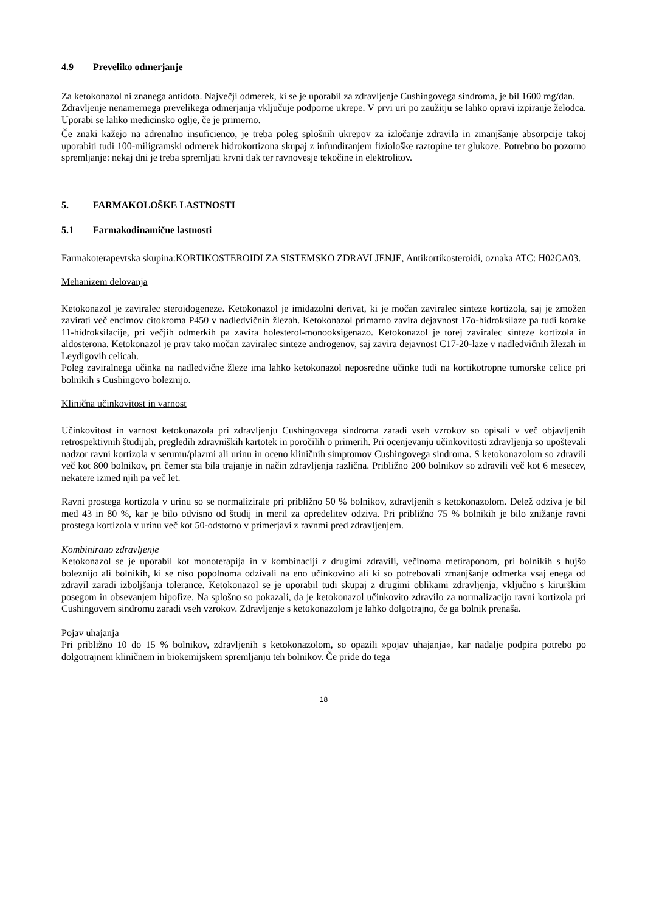4.9 Preveliko odmerjanje
Za ketokonazol ni znanega antidota. Največji odmerek, ki se je uporabil za zdravljenje Cushingovega sindroma, je bil 1600 mg/dan.
Zdravljenje nenamernega prevelikega odmerjanja vključuje podporne ukrepe. V prvi uri po zaužitju se lahko opravi izpiranje želodca. Uporabi se lahko medicinsko oglje, če je primerno.
Če znaki kažejo na adrenalno insuficienco, je treba poleg splošnih ukrepov za izločanje zdravila in zmanjšanje absorpcije takoj uporabiti tudi 100-miligramski odmerek hidrokortizona skupaj z infundiranjem fiziološke raztopine ter glukoze. Potrebno bo pozorno spremljanje: nekaj dni je treba spremljati krvni tlak ter ravnovesje tekočine in elektrolitov.
5. FARMAKOLOŠKE LASTNOSTI
5.1 Farmakodinamične lastnosti
Farmakoterapevtska skupina:KORTIKOSTEROIDI ZA SISTEMSKO ZDRAVLJENJE, Antikortikosteroidi, oznaka ATC: H02CA03.
Mehanizem delovanja
Ketokonazol je zaviralec steroidogeneze. Ketokonazol je imidazolni derivat, ki je močan zaviralec sinteze kortizola, saj je zmožen zavirati več encimov citokroma P450 v nadledvičnih žlezah. Ketokonazol primarno zavira dejavnost 17α-hidroksilaze pa tudi korake 11-hidroksilacije, pri večjih odmerkih pa zavira holesterol-monooksigenazo. Ketokonazol je torej zaviralec sinteze kortizola in aldosterona. Ketokonazol je prav tako močan zaviralec sinteze androgenov, saj zavira dejavnost C17-20-laze v nadledvičnih žlezah in Leydigovih celicah.
Poleg zaviralnega učinka na nadledvične žleze ima lahko ketokonazol neposredne učinke tudi na kortikotropne tumorske celice pri bolnikih s Cushingovo boleznijo.
Klinična učinkovitost in varnost
Učinkovitost in varnost ketokonazola pri zdravljenju Cushingovega sindroma zaradi vseh vzrokov so opisali v več objavljenih retrospektivnih študijah, pregledih zdravniških kartotek in poročilih o primerih. Pri ocenjevanju učinkovitosti zdravljenja so upoštevali nadzor ravni kortizola v serumu/plazmi ali urinu in oceno kliničnih simptomov Cushingovega sindroma. S ketokonazolom so zdravili več kot 800 bolnikov, pri čemer sta bila trajanje in način zdravljenja različna. Približno 200 bolnikov so zdravili več kot 6 mesecev, nekatere izmed njih pa več let.
Ravni prostega kortizola v urinu so se normalizirale pri približno 50 % bolnikov, zdravljenih s ketokonazolom. Delež odziva je bil med 43 in 80 %, kar je bilo odvisno od študij in meril za opredelitev odziva. Pri približno 75 % bolnikih je bilo znižanje ravni prostega kortizola v urinu več kot 50-odstotno v primerjavi z ravnmi pred zdravljenjem.
Kombinirano zdravljenje
Ketokonazol se je uporabil kot monoterapija in v kombinaciji z drugimi zdravili, večinoma metiraponom, pri bolnikih s hujšo boleznijo ali bolnikih, ki se niso popolnoma odzivali na eno učinkovino ali ki so potrebovali zmanjšanje odmerka vsaj enega od zdravil zaradi izboljšanja tolerance. Ketokonazol se je uporabil tudi skupaj z drugimi oblikami zdravljenja, vključno s kirurškim posegom in obsevanjem hipofize. Na splošno so pokazali, da je ketokonazol učinkovito zdravilo za normalizacijo ravni kortizola pri Cushingovem sindromu zaradi vseh vzrokov. Zdravljenje s ketokonazolom je lahko dolgotrajno, če ga bolnik prenaša.
Pojav uhajanja
Pri približno 10 do 15 % bolnikov, zdravljenih s ketokonazolom, so opazili »pojav uhajanja«, kar nadalje podpira potrebo po dolgotrajnem kliničnem in biokemijskem spremljanju teh bolnikov. Če pride do tega
18